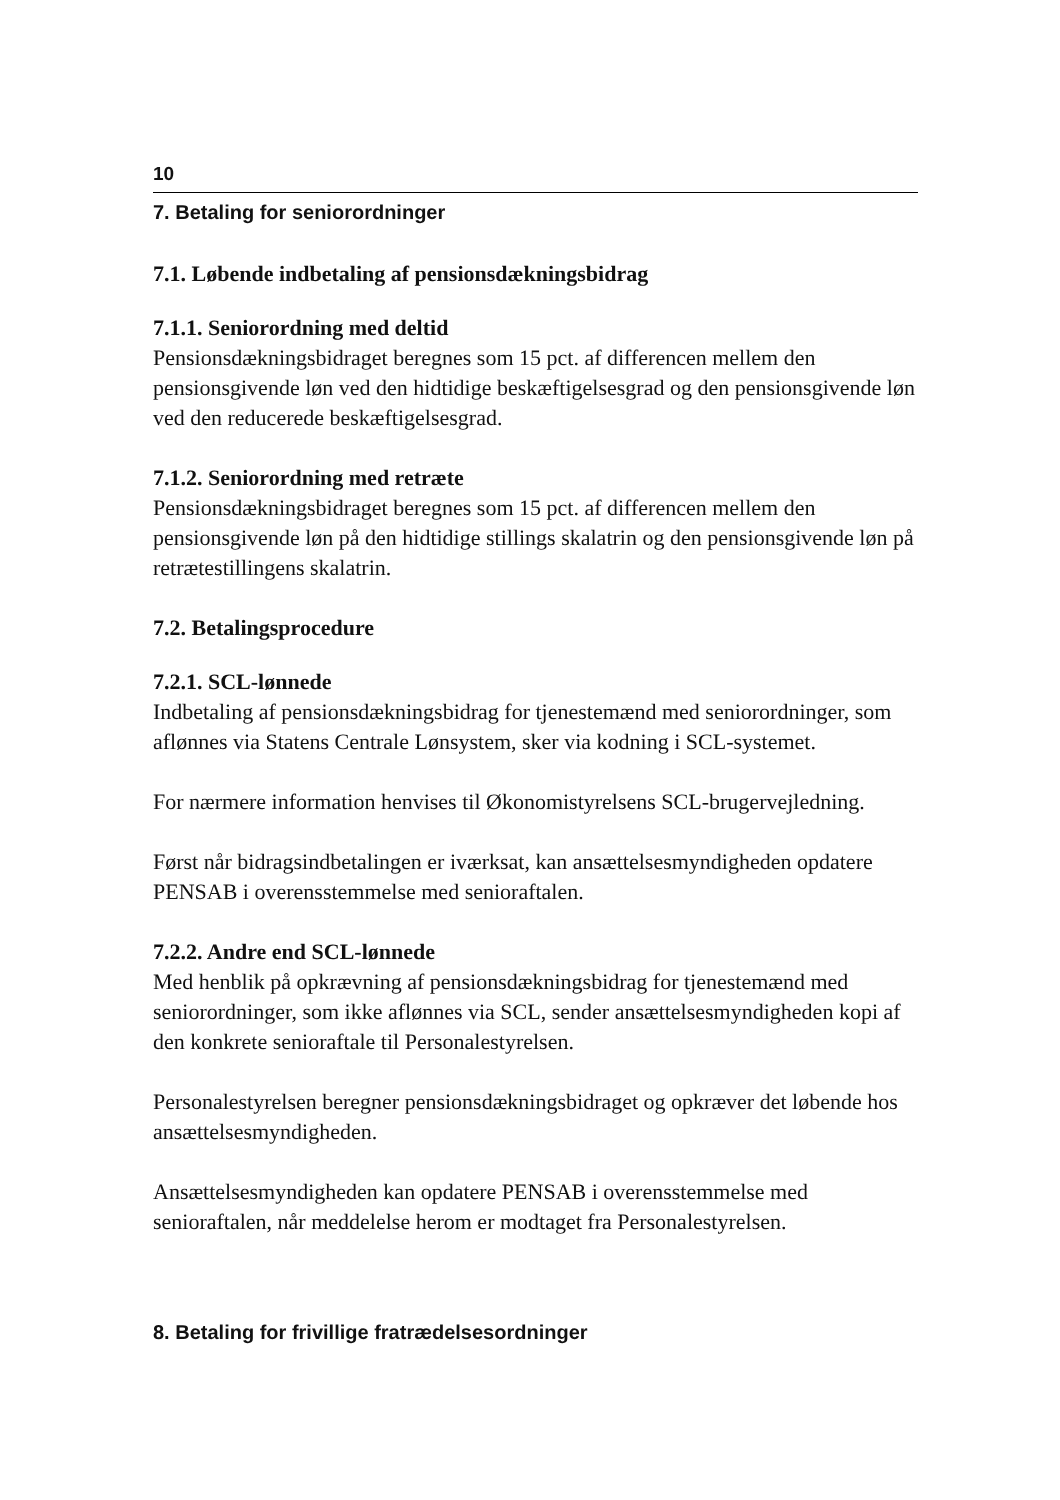10
7. Betaling for seniorordninger
7.1. Løbende indbetaling af pensionsdækningsbidrag
7.1.1. Seniorordning med deltid
Pensionsdækningsbidraget beregnes som 15 pct. af differencen mellem den pensionsgivende løn ved den hidtidige beskæftigelsesgrad og den pensionsgivende løn ved den reducerede beskæftigelsesgrad.
7.1.2. Seniorordning med retræte
Pensionsdækningsbidraget beregnes som 15 pct. af differencen mellem den pensionsgivende løn på den hidtidige stillings skalatrin og den pensionsgivende løn på retrætestillingens skalatrin.
7.2. Betalingsprocedure
7.2.1. SCL-lønnede
Indbetaling af pensionsdækningsbidrag for tjenestemænd med seniorordninger, som aflønnes via Statens Centrale Lønsystem, sker via kodning i SCL-systemet.
For nærmere information henvises til Økonomistyrelsens SCL-brugervejledning.
Først når bidragsindbetalingen er iværksat, kan ansættelsesmyndigheden opdatere PENSAB i overensstemmelse med senioraftalen.
7.2.2. Andre end SCL-lønnede
Med henblik på opkrævning af pensionsdækningsbidrag for tjenestemænd med seniorordninger, som ikke aflønnes via SCL, sender ansættelsesmyndigheden kopi af den konkrete senioraftale til Personalestyrelsen.
Personalestyrelsen beregner pensionsdækningsbidraget og opkræver det løbende hos ansættelsesmyndigheden.
Ansættelsesmyndigheden kan opdatere PENSAB i overensstemmelse med senioraftalen, når meddelelse herom er modtaget fra Personalestyrelsen.
8. Betaling for frivillige fratrædelsesordninger